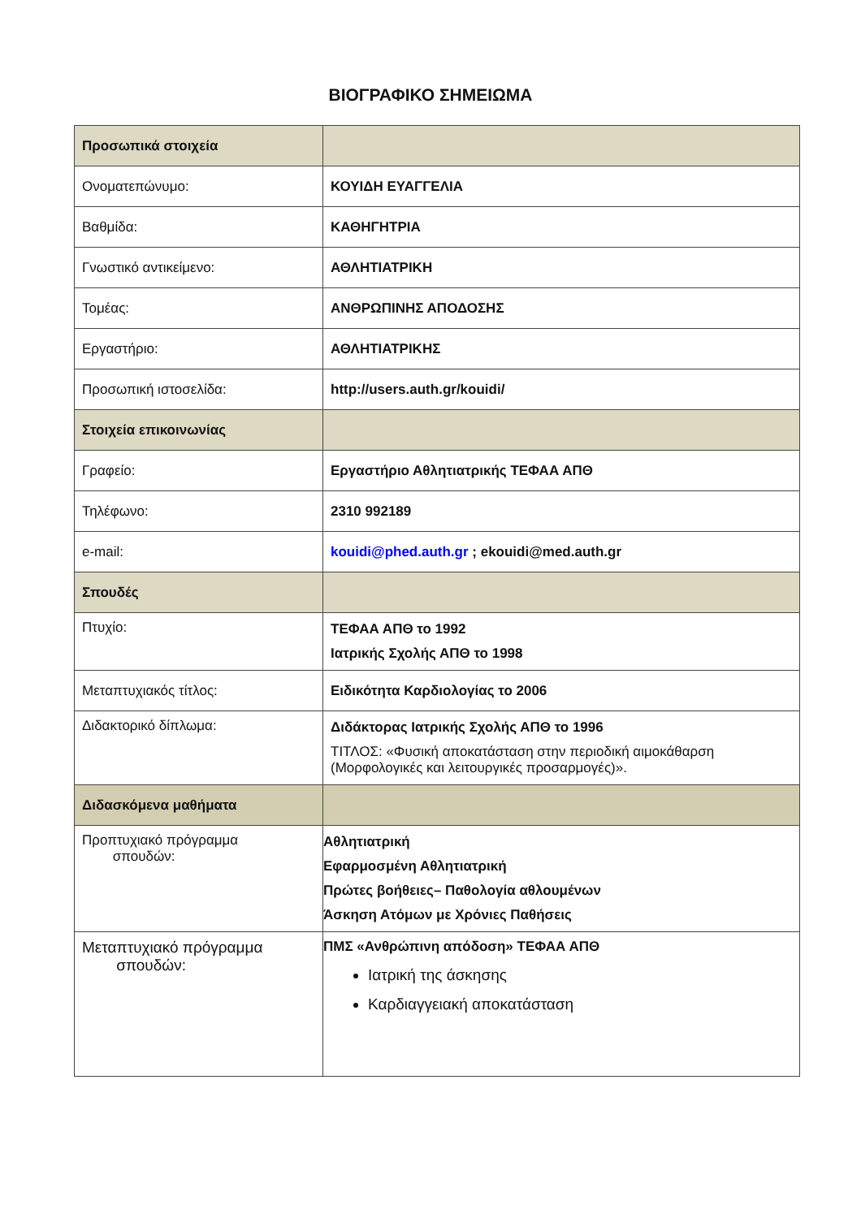ΒΙΟΓΡΑΦΙΚΟ ΣΗΜΕΙΩΜΑ
| Προσωπικά στοιχεία | |
| Ονοματεπώνυμο: | ΚΟΥΙΔΗ ΕΥΑΓΓΕΛΙΑ |
| Βαθμίδα: | ΚΑΘΗΓΗΤΡΙΑ |
| Γνωστικό αντικείμενο: | ΑΘΛΗΤΙΑΤΡΙΚΗ |
| Τομέας: | ΑΝΘΡΩΠΙΝΗΣ ΑΠΟΔΟΣΗΣ |
| Εργαστήριο: | ΑΘΛΗΤΙΑΤΡΙΚΗΣ |
| Προσωπική ιστοσελίδα: | http://users.auth.gr/kouidi/ |
| Στοιχεία επικοινωνίας | |
| Γραφείο: | Εργαστήριο Αθλητιατρικής ΤΕΦΑΑ ΑΠΘ |
| Τηλέφωνο: | 2310 992189 |
| e-mail: | kouidi@phed.auth.gr ; ekouidi@med.auth.gr |
| Σπουδές | |
| Πτυχίο: | ΤΕΦΑΑ ΑΠΘ το 1992 Ιατρικής Σχολής ΑΠΘ το 1998 |
| Μεταπτυχιακός τίτλος: | Ειδικότητα Καρδιολογίας το 2006 |
| Διδακτορικό δίπλωμα: | Διδάκτορας Ιατρικής Σχολής ΑΠΘ το 1996 ΤΙΤΛΟΣ: «Φυσική αποκατάσταση στην περιοδική αιμοκάθαρση (Μορφολογικές και λειτουργικές προσαρμογές)». |
| Διδασκόμενα μαθήματα | |
| Προπτυχιακό πρόγραμμα σπουδών: | Αθλητιατρική Εφαρμοσμένη Αθλητιατρική Πρώτες βοήθειες– Παθολογία αθλουμένων Άσκηση Ατόμων με Χρόνιες Παθήσεις |
| Μεταπτυχιακό πρόγραμμα σπουδών: | ΠΜΣ «Ανθρώπινη απόδοση» ΤΕΦΑΑ ΑΠΘ Ιατρική της άσκησης Καρδιαγγειακή αποκατάσταση |